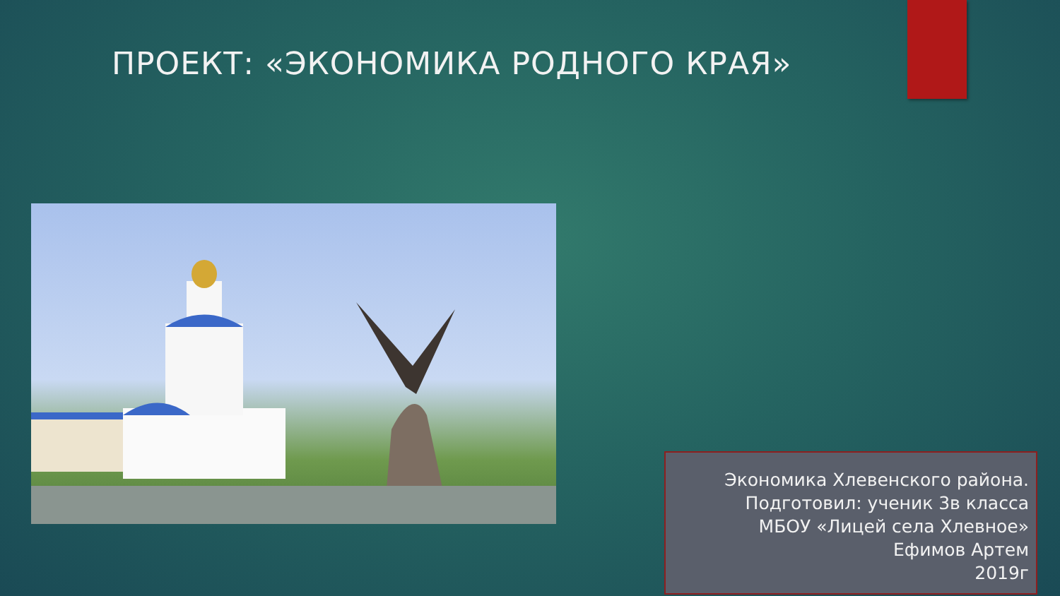ПРОЕКТ: «ЭКОНОМИКА РОДНОГО КРАЯ»
Экономика Хлевенского района.
Подготовил: ученик 3в класса
МБОУ «Лицей села Хлевное»
Ефимов Артем
2019г